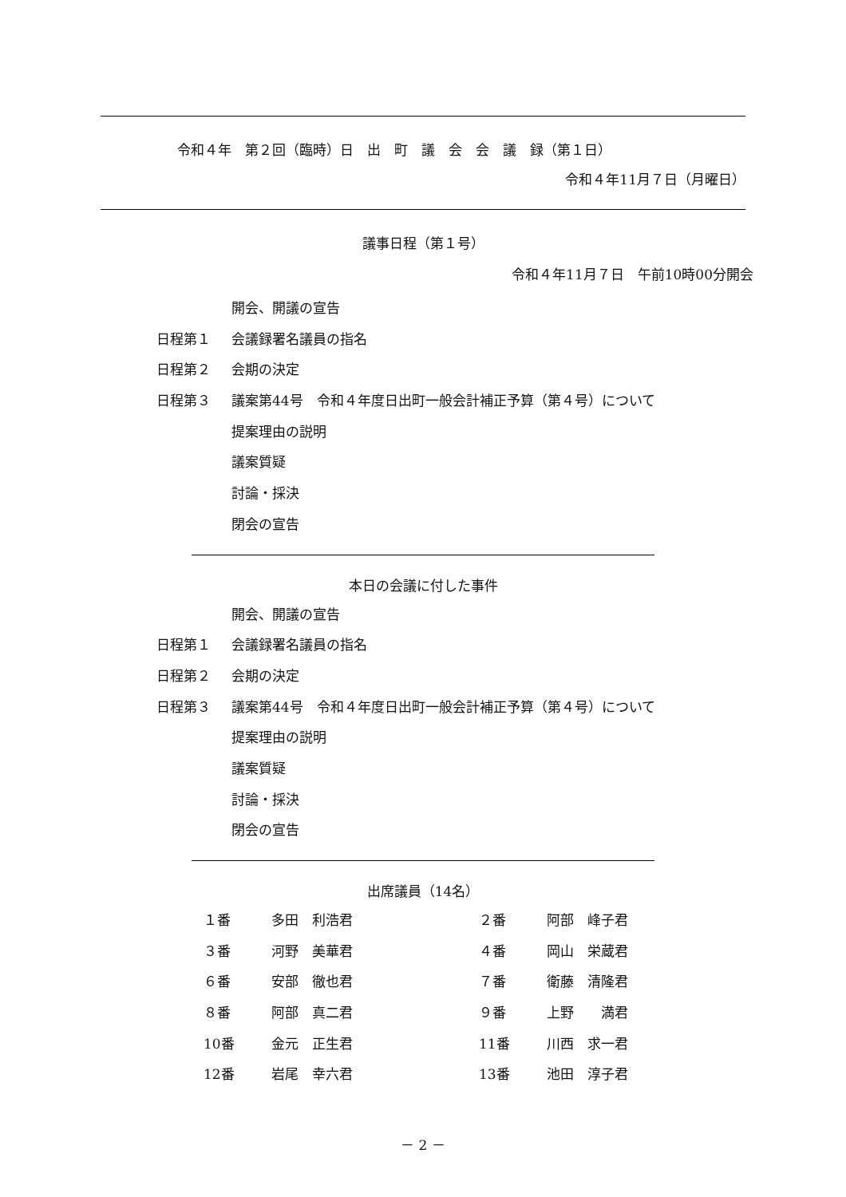令和４年　第２回（臨時）日　出　町　議　会　会　議　録（第１日）
令和４年11月７日（月曜日）
議事日程（第１号）
令和４年11月７日　午前10時00分開会
開会、開議の宣告
日程第１ 会議録署名議員の指名
日程第２ 会期の決定
日程第３ 議案第44号　令和４年度日出町一般会計補正予算（第４号）について
提案理由の説明
議案質疑
討論・採決
閉会の宣告
本日の会議に付した事件
開会、開議の宣告
日程第１ 会議録署名議員の指名
日程第２ 会期の決定
日程第３ 議案第44号　令和４年度日出町一般会計補正予算（第４号）について
提案理由の説明
議案質疑
討論・採決
閉会の宣告
出席議員（14名）
| １番 | 多田 利浩君 | ２番 | 阿部 峰子君 |
| ３番 | 河野 美華君 | ４番 | 岡山 栄蔵君 |
| ６番 | 安部 徹也君 | ７番 | 衛藤 清隆君 |
| ８番 | 阿部 真二君 | ９番 | 上野 満君 |
| 10番 | 金元 正生君 | 11番 | 川西 求一君 |
| 12番 | 岩尾 幸六君 | 13番 | 池田 淳子君 |
－ 2 －